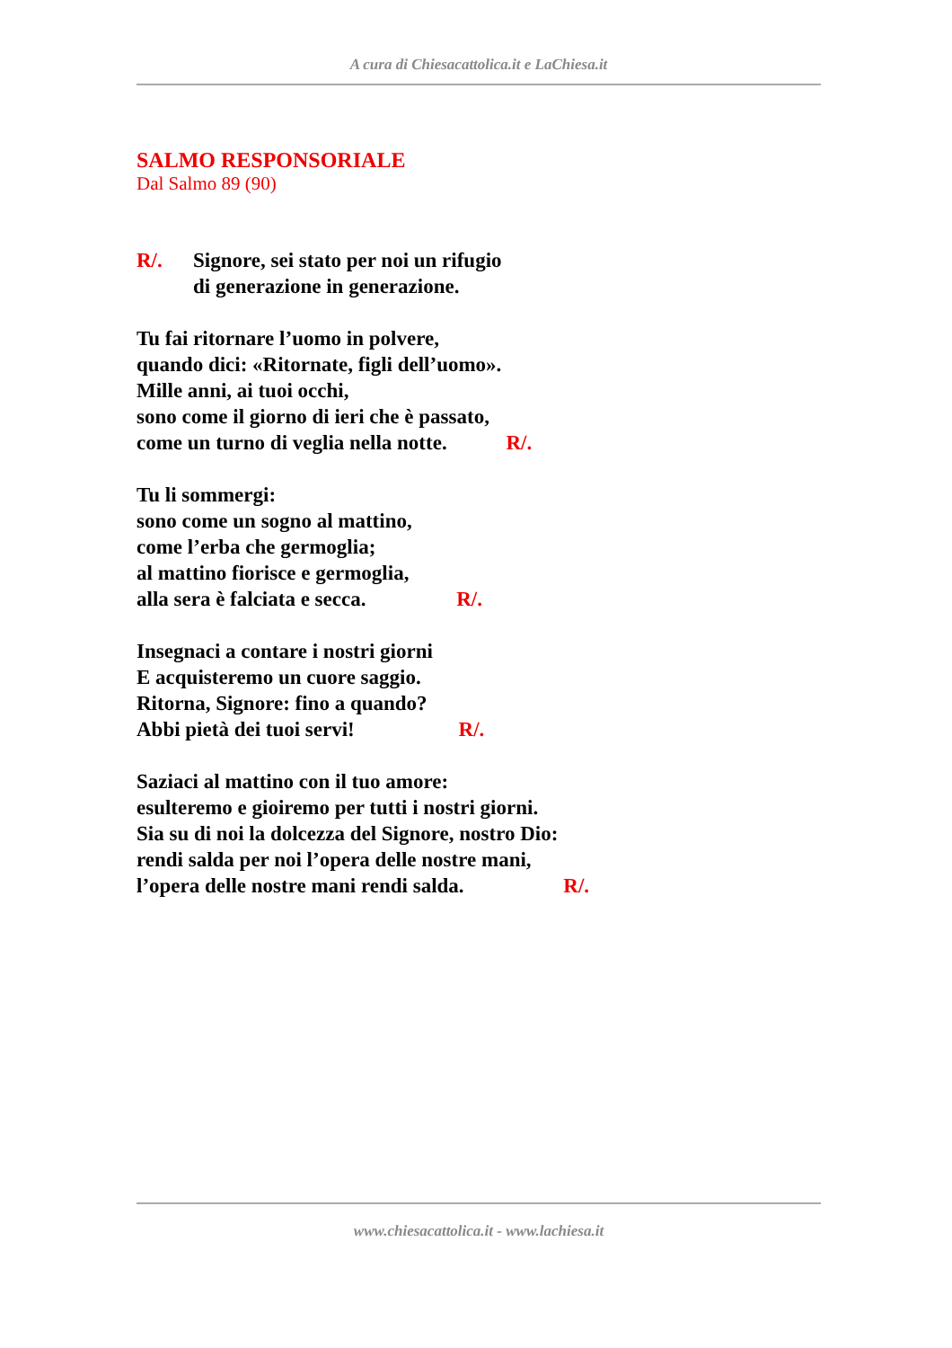A cura di Chiesacattolica.it e LaChiesa.it
SALMO RESPONSORIALE
Dal Salmo 89 (90)
R/. Signore, sei stato per noi un rifugio
di generazione in generazione.
Tu fai ritornare l’uomo in polvere,
quando dici: «Ritornate, figli dell’uomo».
Mille anni, ai tuoi occhi,
sono come il giorno di ieri che è passato,
come un turno di veglia nella notte. R/.
Tu li sommergi:
sono come un sogno al mattino,
come l’erba che germoglia;
al mattino fiorisce e germoglia,
alla sera è falciata e secca. R/.
Insegnaci a contare i nostri giorni
E acquisteremo un cuore saggio.
Ritorna, Signore: fino a quando?
Abbi pietà dei tuoi servi! R/.
Saziaci al mattino con il tuo amore:
esulteremo e gioiremo per tutti i nostri giorni.
Sia su di noi la dolcezza del Signore, nostro Dio:
rendi salda per noi l’opera delle nostre mani,
l’opera delle nostre mani rendi salda. R/.
www.chiesacattolica.it - www.lachiesa.it